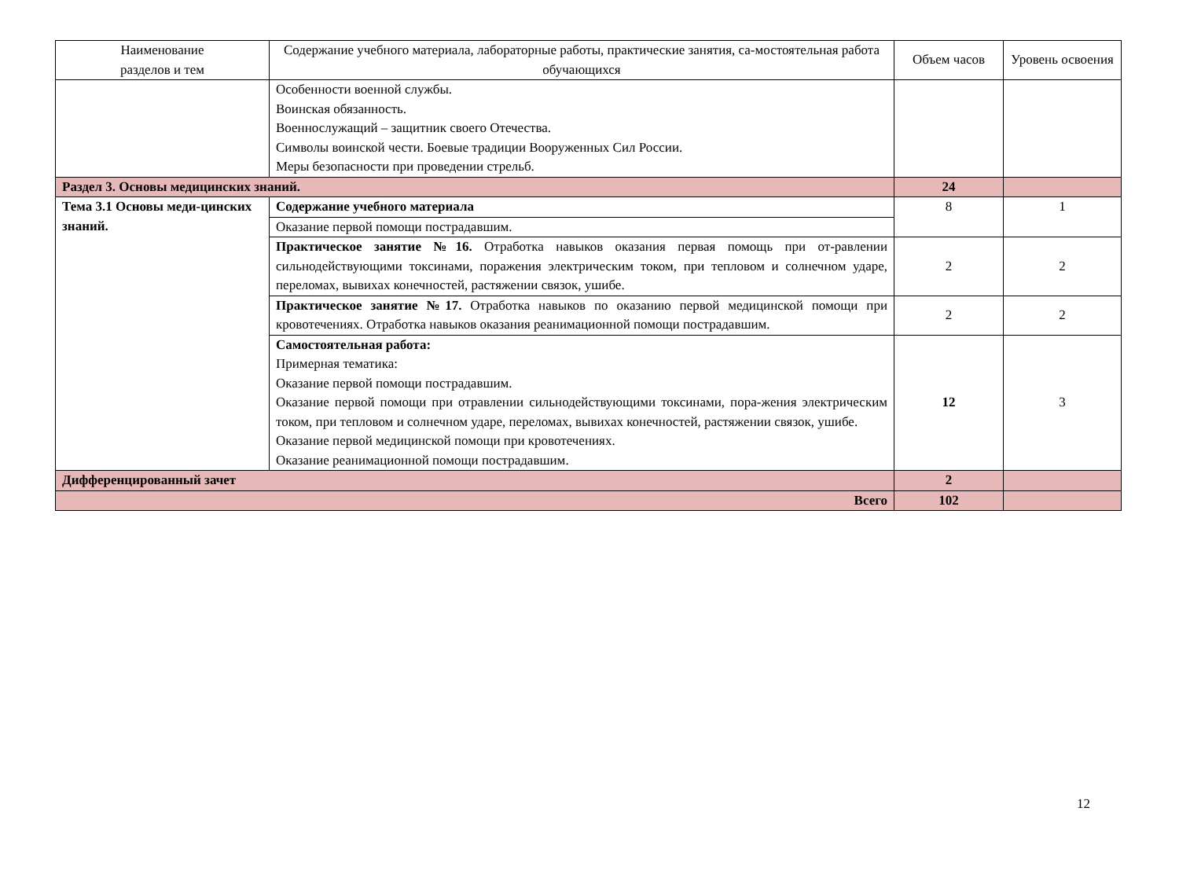| Наименование разделов и тем | Содержание учебного материала, лабораторные работы, практические занятия, са-мостоятельная работа обучающихся | Объем часов | Уровень освоения |
| --- | --- | --- | --- |
| | Особенности военной службы. Воинская обязанность. Военнослужащий – защитник своего Отечества. Символы воинской чести. Боевые традиции Вооруженных Сил России. Меры безопасности при проведении стрельб. | | |
| Раздел 3. Основы медицинских знаний. | | 24 | |
| Тема 3.1 Основы меди-цинских знаний. | Содержание учебного материала | 8 | 1 |
| | Оказание первой помощи пострадавшим. | | |
| | Практическое занятие №16. Отработка навыков оказания первая помощь при от-равлении сильнодействующими токсинами, поражения электрическим током, при тепловом и солнечном ударе, переломах, вывихах конечностей, растяжении связок, ушибе. | 2 | 2 |
| | Практическое занятие №17. Отработка навыков по оказанию первой медицинской помощи при кровотечениях. Отработка навыков оказания реанимационной помощи пострадавшим. | 2 | 2 |
| | Самостоятельная работа: Примерная тематика: Оказание первой помощи пострадавшим. Оказание первой помощи при отравлении сильнодействующими токсинами, пора-жения электрическим током, при тепловом и солнечном ударе, переломах, вывихах конечностей, растяжении связок, ушибе. Оказание первой медицинской помощи при кровотечениях. Оказание реанимационной помощи пострадавшим. | 12 | 3 |
| Дифференцированный зачет | | 2 | |
| Всего | | 102 | |
12